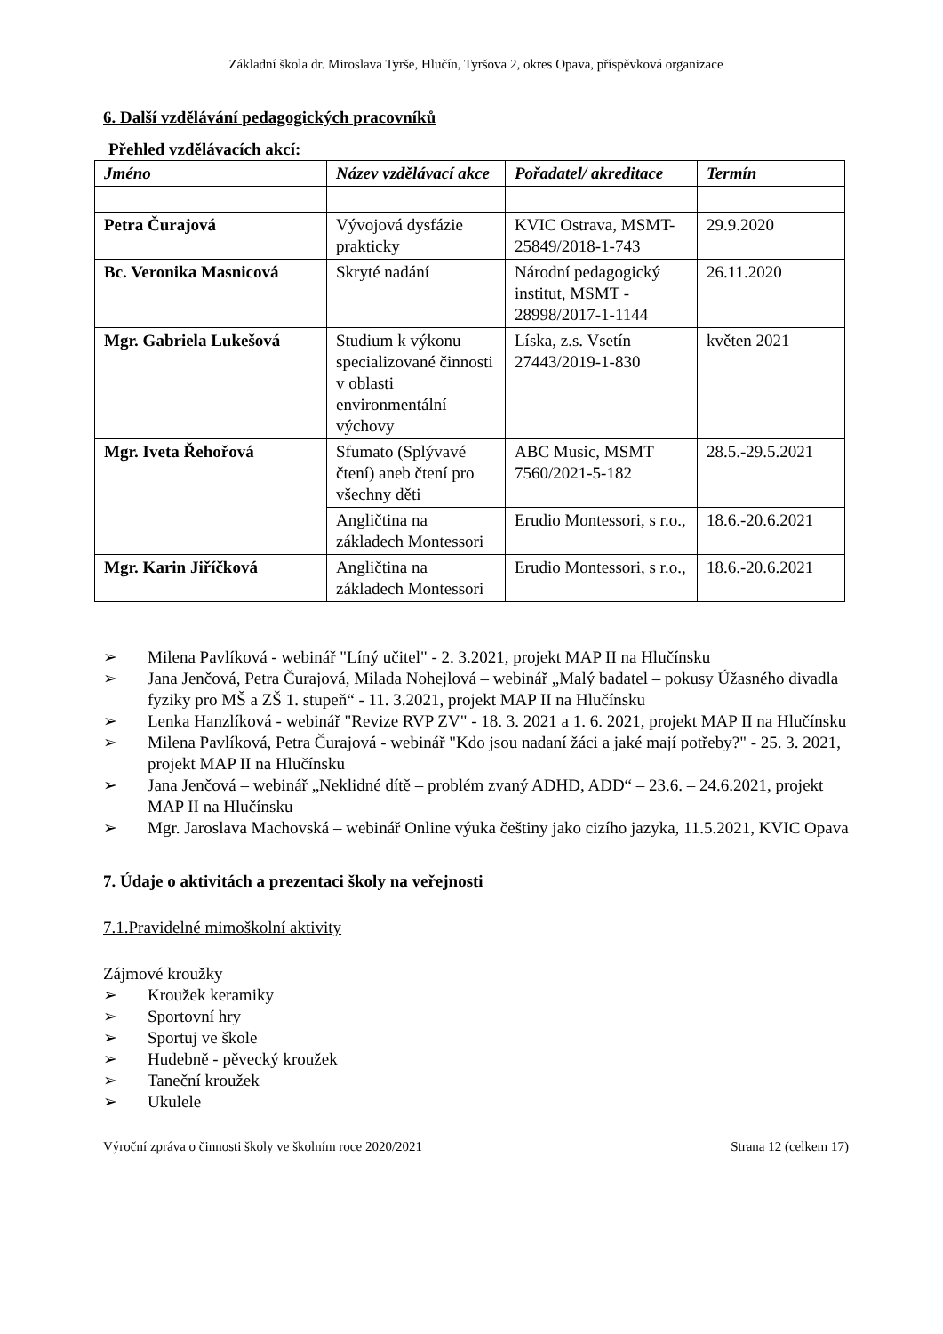Základní škola dr. Miroslava Tyrše, Hlučín, Tyršova 2, okres Opava, příspěvková organizace
6. Další vzdělávání pedagogických pracovníků
Přehled vzdělávacích akcí:
| Jméno | Název vzdělávací akce | Pořadatel/ akreditace | Termín |
| --- | --- | --- | --- |
| Petra Čurajová | Vývojová dysfázie prakticky | KVIC Ostrava, MSMT-25849/2018-1-743 | 29.9.2020 |
| Bc. Veronika Masnicová | Skryté nadání | Národní pedagogický institut, MSMT - 28998/2017-1-1144 | 26.11.2020 |
| Mgr. Gabriela Lukešová | Studium k výkonu specializované činnosti v oblasti environmentální výchovy | Líska, z.s. Vsetín 27443/2019-1-830 | květen 2021 |
| Mgr. Iveta Řehořová | Sfumato (Splývavé čtení) aneb čtení pro všechny děti | ABC Music, MSMT 7560/2021-5-182 | 28.5.-29.5.2021 |
| | Angličtina na základech Montessori | Erudio Montessori, s r.o., | 18.6.-20.6.2021 |
| Mgr. Karin Jiříčková | Angličtina na základech Montessori | Erudio Montessori, s r.o., | 18.6.-20.6.2021 |
➢ Milena Pavlíková - webinář "Líný učitel" - 2. 3.2021, projekt MAP II na Hlučínsku
➢ Jana Jenčová, Petra Čurajová, Milada Nohejlová – webinář „Malý badatel – pokusy Úžasného divadla fyziky pro MŠ a ZŠ 1. stupeň“ - 11. 3.2021, projekt MAP II na Hlučínsku
➢ Lenka Hanzlíková - webinář "Revize RVP ZV" - 18. 3. 2021 a 1. 6. 2021, projekt MAP II na Hlučínsku
➢ Milena Pavlíková, Petra Čurajová - webinář "Kdo jsou nadaní žáci a jaké mají potřeby?" - 25. 3. 2021, projekt MAP II na Hlučínsku
➢ Jana Jenčová – webinář „Neklidné dítě – problém zvaný ADHD, ADD“ – 23.6. – 24.6.2021, projekt MAP II na Hlučínsku
➢ Mgr. Jaroslava Machovská – webinář Online výuka češtiny jako cizího jazyka, 11.5.2021, KVIC Opava
7. Údaje o aktivitách a prezentaci školy na veřejnosti
7.1.Pravidelné mimoškolní aktivity
Zájmové kroužky
➢ Kroužek keramiky
➢ Sportovní hry
➢ Sportuj ve škole
➢ Hudebně - pěvecký kroužek
➢ Taneční kroužek
➢ Ukulele
Výroční zpráva o činnosti školy ve školním roce 2020/2021 Strana 12 (celkem 17)